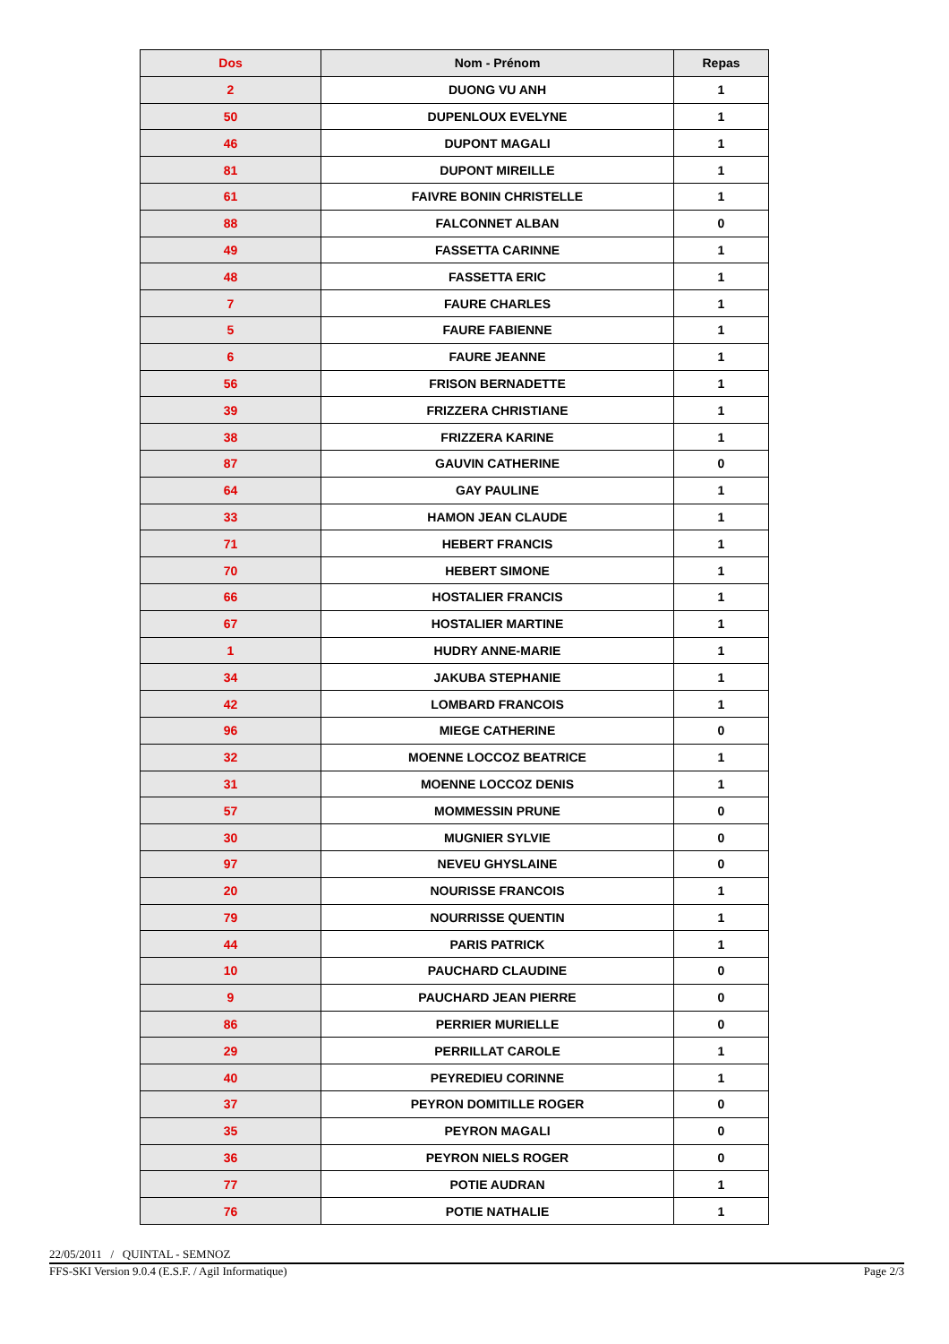| Dos | Nom - Prénom | Repas |
| --- | --- | --- |
| 2 | DUONG VU ANH | 1 |
| 50 | DUPENLOUX EVELYNE | 1 |
| 46 | DUPONT MAGALI | 1 |
| 81 | DUPONT MIREILLE | 1 |
| 61 | FAIVRE BONIN CHRISTELLE | 1 |
| 88 | FALCONNET ALBAN | 0 |
| 49 | FASSETTA CARINNE | 1 |
| 48 | FASSETTA ERIC | 1 |
| 7 | FAURE CHARLES | 1 |
| 5 | FAURE FABIENNE | 1 |
| 6 | FAURE JEANNE | 1 |
| 56 | FRISON BERNADETTE | 1 |
| 39 | FRIZZERA CHRISTIANE | 1 |
| 38 | FRIZZERA KARINE | 1 |
| 87 | GAUVIN CATHERINE | 0 |
| 64 | GAY PAULINE | 1 |
| 33 | HAMON JEAN CLAUDE | 1 |
| 71 | HEBERT FRANCIS | 1 |
| 70 | HEBERT SIMONE | 1 |
| 66 | HOSTALIER FRANCIS | 1 |
| 67 | HOSTALIER MARTINE | 1 |
| 1 | HUDRY ANNE-MARIE | 1 |
| 34 | JAKUBA STEPHANIE | 1 |
| 42 | LOMBARD FRANCOIS | 1 |
| 96 | MIEGE CATHERINE | 0 |
| 32 | MOENNE LOCCOZ BEATRICE | 1 |
| 31 | MOENNE LOCCOZ DENIS | 1 |
| 57 | MOMMESSIN PRUNE | 0 |
| 30 | MUGNIER SYLVIE | 0 |
| 97 | NEVEU GHYSLAINE | 0 |
| 20 | NOURISSE FRANCOIS | 1 |
| 79 | NOURRISSE QUENTIN | 1 |
| 44 | PARIS PATRICK | 1 |
| 10 | PAUCHARD CLAUDINE | 0 |
| 9 | PAUCHARD JEAN PIERRE | 0 |
| 86 | PERRIER MURIELLE | 0 |
| 29 | PERRILLAT CAROLE | 1 |
| 40 | PEYREDIEU CORINNE | 1 |
| 37 | PEYRON DOMITILLE ROGER | 0 |
| 35 | PEYRON MAGALI | 0 |
| 36 | PEYRON NIELS ROGER | 0 |
| 77 | POTIE AUDRAN | 1 |
| 76 | POTIE NATHALIE | 1 |
22/05/2011 / QUINTAL - SEMNOZ
FFS-SKI Version 9.0.4 (E.S.F. / Agil Informatique) Page 2/3